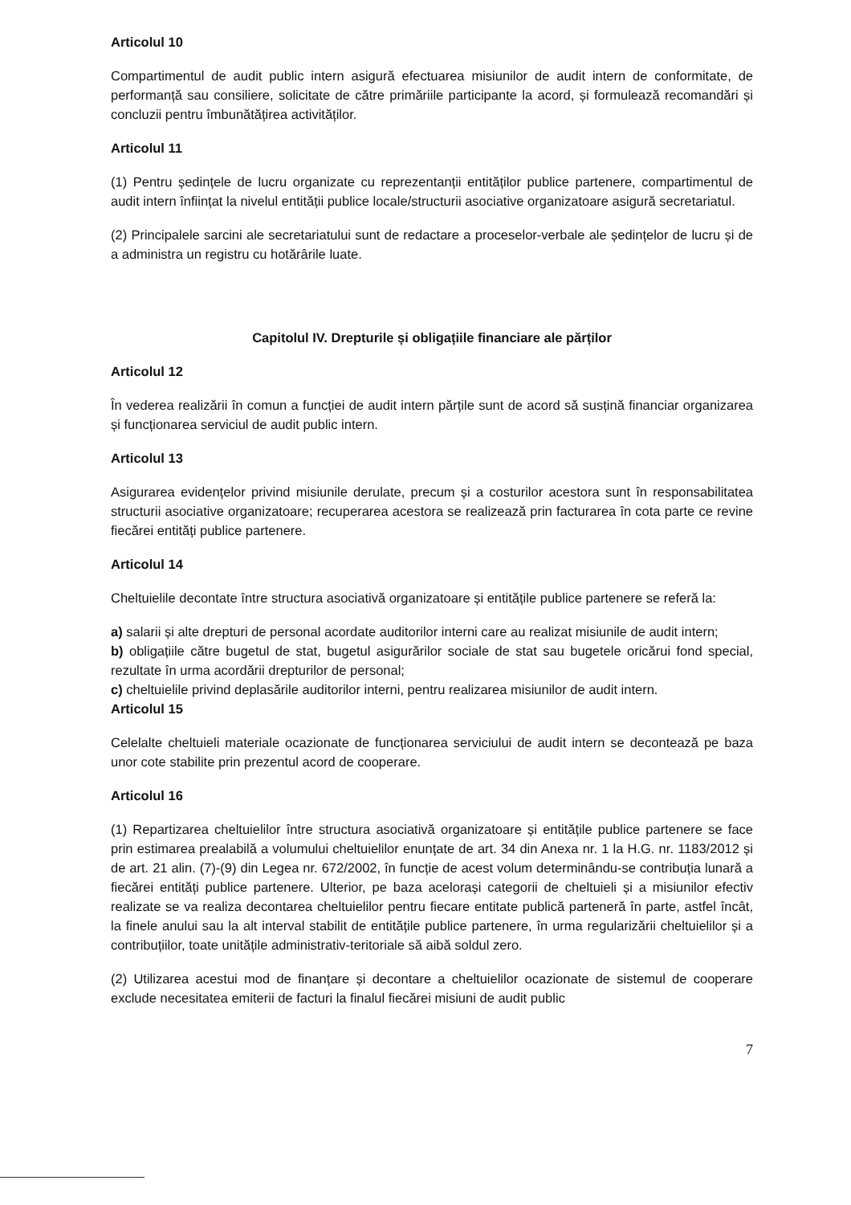Articolul 10
Compartimentul de audit public intern asigură efectuarea misiunilor de audit intern de conformitate, de performanță sau consiliere, solicitate de către primăriile participante la acord, și formulează recomandări și concluzii pentru îmbunătățirea activităților.
Articolul 11
(1) Pentru ședințele de lucru organizate cu reprezentanții entităților publice partenere, compartimentul de audit intern înființat la nivelul entității publice locale/structurii asociative organizatoare asigură secretariatul.
(2) Principalele sarcini ale secretariatului sunt de redactare a proceselor-verbale ale ședințelor de lucru și de a administra un registru cu hotărârile luate.
Capitolul IV. Drepturile și obligațiile financiare ale părților
Articolul 12
În vederea realizării în comun a funcției de audit intern părțile sunt de acord să susțină financiar organizarea și funcționarea serviciul de audit public intern.
Articolul 13
Asigurarea evidențelor privind misiunile derulate, precum și a costurilor acestora sunt în responsabilitatea structurii asociative organizatoare; recuperarea acestora se realizează prin facturarea în cota parte ce revine fiecărei entități publice partenere.
Articolul 14
Cheltuielile decontate între structura asociativă organizatoare și entitățile publice partenere se referă la:
a) salarii și alte drepturi de personal acordate auditorilor interni care au realizat misiunile de audit intern;
b) obligațiile către bugetul de stat, bugetul asigurărilor sociale de stat sau bugetele oricărui fond special, rezultate în urma acordării drepturilor de personal;
c) cheltuielile privind deplasările auditorilor interni, pentru realizarea misiunilor de audit intern.
Articolul 15
Celelalte cheltuieli materiale ocazionate de funcționarea serviciului de audit intern se decontează pe baza unor cote stabilite prin prezentul acord de cooperare.
Articolul 16
(1) Repartizarea cheltuielilor între structura asociativă organizatoare și entitățile publice partenere se face prin estimarea prealabilă a volumului cheltuielilor enunțate de art. 34 din Anexa nr. 1 la H.G. nr. 1183/2012 și de art. 21 alin. (7)-(9) din Legea nr. 672/2002, în funcție de acest volum determinându-se contribuția lunară a fiecărei entități publice partenere. Ulterior, pe baza acelorași categorii de cheltuieli și a misiunilor efectiv realizate se va realiza decontarea cheltuielilor pentru fiecare entitate publică parteneră în parte, astfel încât, la finele anului sau la alt interval stabilit de entitățile publice partenere, în urma regularizării cheltuielilor și a contribuțiilor, toate unitățile administrativ-teritoriale să aibă soldul zero.
(2) Utilizarea acestui mod de finanțare și decontare a cheltuielilor ocazionate de sistemul de cooperare exclude necesitatea emiterii de facturi la finalul fiecărei misiuni de audit public
7